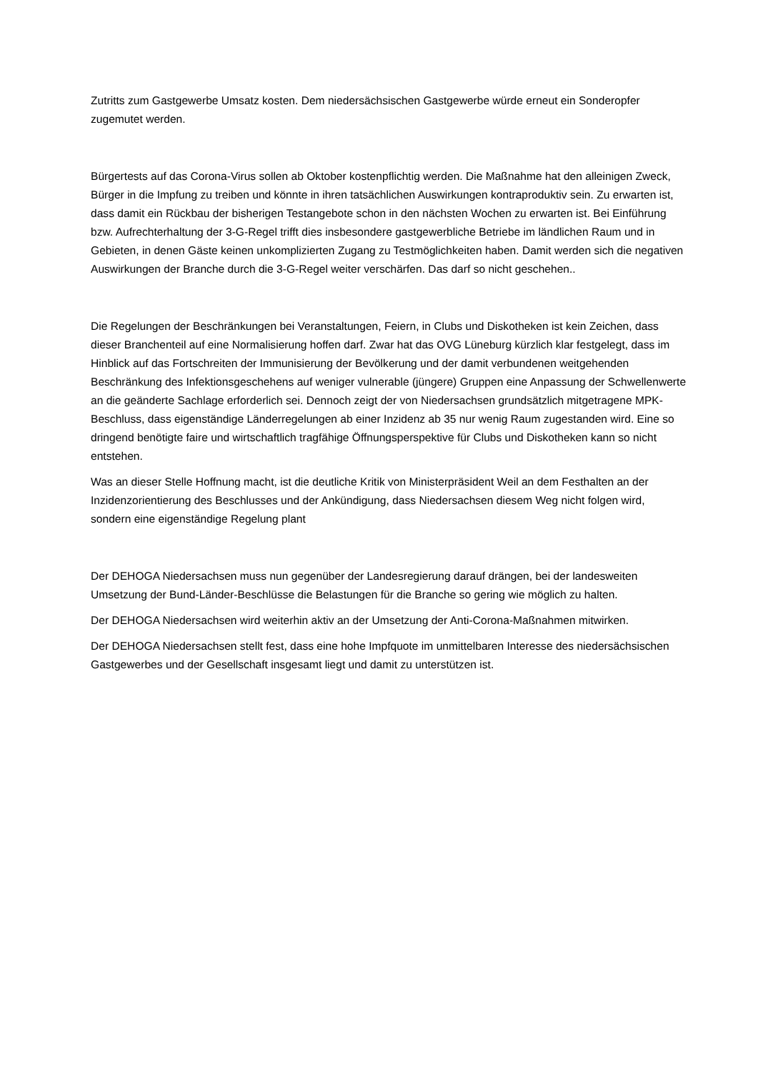Zutritts zum Gastgewerbe Umsatz kosten. Dem niedersächsischen Gastgewerbe würde erneut ein Sonderopfer zugemutet werden.
Bürgertests auf das Corona-Virus sollen ab Oktober kostenpflichtig werden. Die Maßnahme hat den alleinigen Zweck, Bürger in die Impfung zu treiben und könnte in ihren tatsächlichen Auswirkungen kontraproduktiv sein. Zu erwarten ist, dass damit ein Rückbau der bisherigen Testangebote schon in den nächsten Wochen zu erwarten ist. Bei Einführung bzw. Aufrechterhaltung der 3-G-Regel trifft dies insbesondere gastgewerbliche Betriebe im ländlichen Raum und in Gebieten, in denen Gäste keinen unkomplizierten Zugang zu Testmöglichkeiten haben. Damit werden sich die negativen Auswirkungen der Branche durch die 3-G-Regel weiter verschärfen. Das darf so nicht geschehen..
Die Regelungen der Beschränkungen bei Veranstaltungen, Feiern, in Clubs und Diskotheken ist kein Zeichen, dass dieser Branchenteil auf eine Normalisierung hoffen darf. Zwar hat das OVG Lüneburg kürzlich klar festgelegt, dass im Hinblick auf das Fortschreiten der Immunisierung der Bevölkerung und der damit verbundenen weitgehenden Beschränkung des Infektionsgeschehens auf weniger vulnerable (jüngere) Gruppen eine Anpassung der Schwellenwerte an die geänderte Sachlage erforderlich sei. Dennoch zeigt der von Niedersachsen grundsätzlich mitgetragene MPK-Beschluss, dass eigenständige Länderregelungen ab einer Inzidenz ab 35 nur wenig Raum zugestanden wird. Eine so dringend benötigte faire und wirtschaftlich tragfähige Öffnungsperspektive für Clubs und Diskotheken kann so nicht entstehen.
Was an dieser Stelle Hoffnung macht, ist die deutliche Kritik von Ministerpräsident Weil an dem Festhalten an der Inzidenzorientierung des Beschlusses und der Ankündigung, dass Niedersachsen diesem Weg nicht folgen wird, sondern eine eigenständige Regelung plant
Der DEHOGA Niedersachsen muss nun gegenüber der Landesregierung darauf drängen, bei der landesweiten Umsetzung der Bund-Länder-Beschlüsse die Belastungen für die Branche so gering wie möglich zu halten.
Der DEHOGA Niedersachsen wird weiterhin aktiv an der Umsetzung der Anti-Corona-Maßnahmen mitwirken.
Der DEHOGA Niedersachsen stellt fest, dass eine hohe Impfquote im unmittelbaren Interesse des niedersächsischen Gastgewerbes und der Gesellschaft insgesamt liegt und damit zu unterstützen ist.